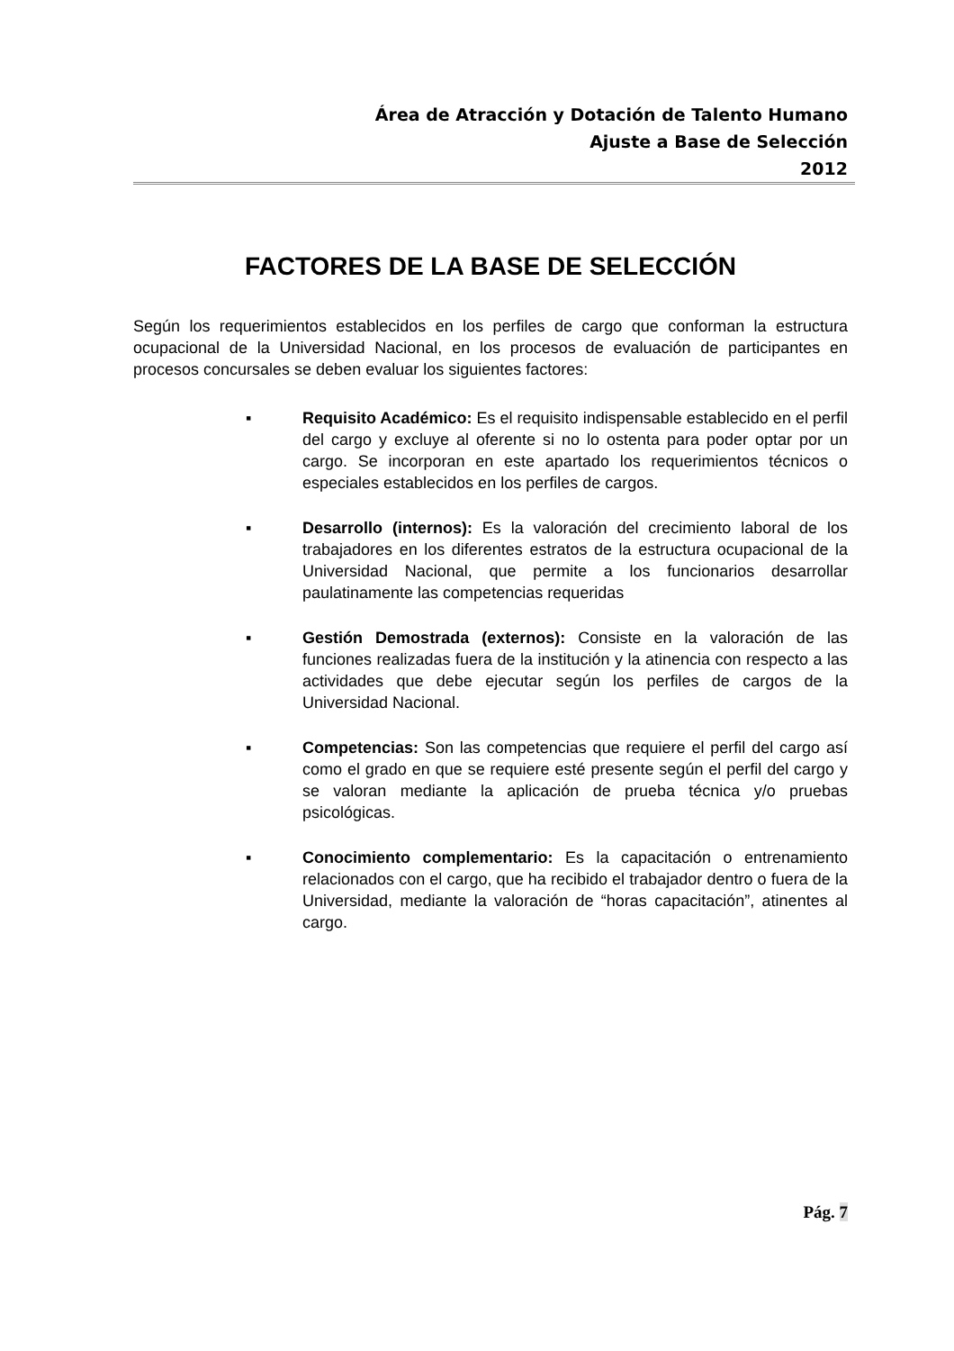Área de Atracción y Dotación de Talento Humano
Ajuste a Base de Selección
2012
FACTORES DE LA BASE DE SELECCIÓN
Según los requerimientos establecidos en los perfiles de cargo que conforman la estructura ocupacional de la Universidad Nacional, en los procesos de evaluación de participantes en procesos concursales se deben evaluar los siguientes factores:
▪ Requisito Académico: Es el requisito indispensable establecido en el perfil del cargo y excluye al oferente si no lo ostenta para poder optar por un cargo. Se incorporan en este apartado los requerimientos técnicos o especiales establecidos en los perfiles de cargos.
▪ Desarrollo (internos): Es la valoración del crecimiento laboral de los trabajadores en los diferentes estratos de la estructura ocupacional de la Universidad Nacional, que permite a los funcionarios desarrollar paulatinamente las competencias requeridas
▪ Gestión Demostrada (externos): Consiste en la valoración de las funciones realizadas fuera de la institución y la atinencia con respecto a las actividades que debe ejecutar según los perfiles de cargos de la Universidad Nacional.
▪ Competencias: Son las competencias que requiere el perfil del cargo así como el grado en que se requiere esté presente según el perfil del cargo y se valoran mediante la aplicación de prueba técnica y/o pruebas psicológicas.
▪ Conocimiento complementario: Es la capacitación o entrenamiento relacionados con el cargo, que ha recibido el trabajador dentro o fuera de la Universidad, mediante la valoración de “horas capacitación”, atinentes al cargo.
Pág. 7